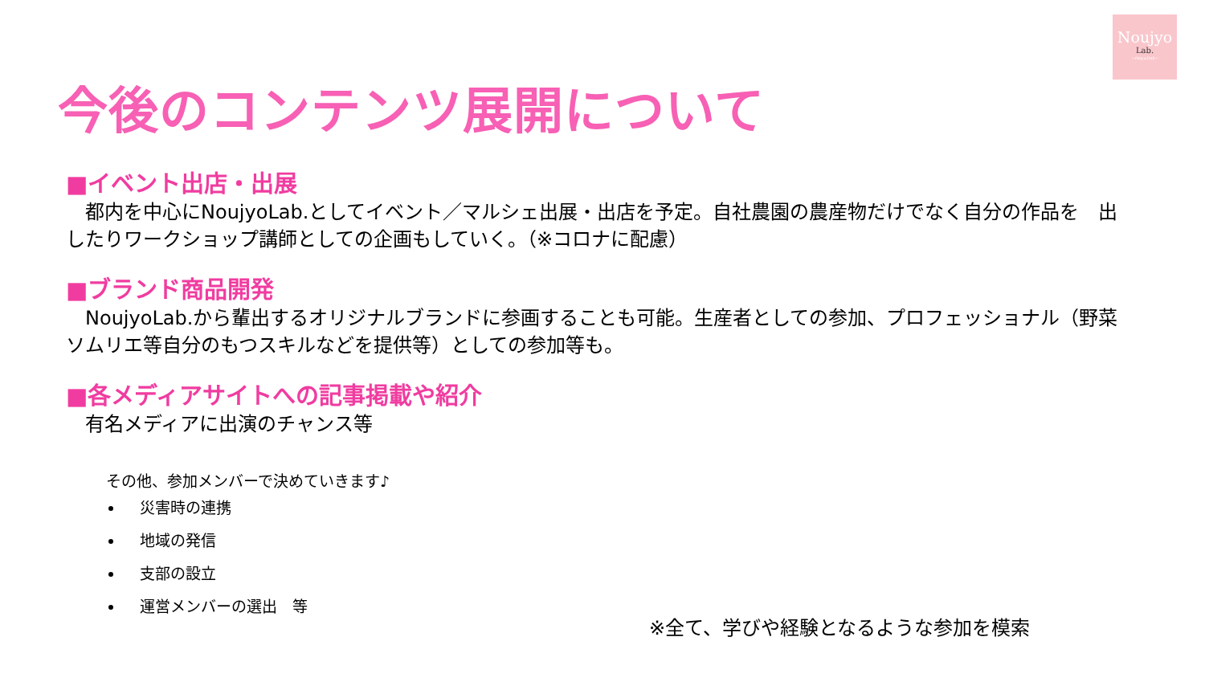Noujyo
Lab.
~ring＊link~
今後のコンテンツ展開について
■イベント出店・出展
　都内を中心にNoujyoLab.としてイベント／マルシェ出展・出店を予定。自社農園の農産物だけでなく自分の作品を　出したりワークショップ講師としての企画もしていく。（※コロナに配慮）
■ブランド商品開発
　NoujyoLab.から輩出するオリジナルブランドに参画することも可能。生産者としての参加、プロフェッショナル（野菜ソムリエ等自分のもつスキルなどを提供等）としての参加等も。
■各メディアサイトへの記事掲載や紹介
　有名メディアに出演のチャンス等
その他、参加メンバーで決めていきます♪
災害時の連携
地域の発信
支部の設立
運営メンバーの選出　等
※全て、学びや経験となるような参加を模索